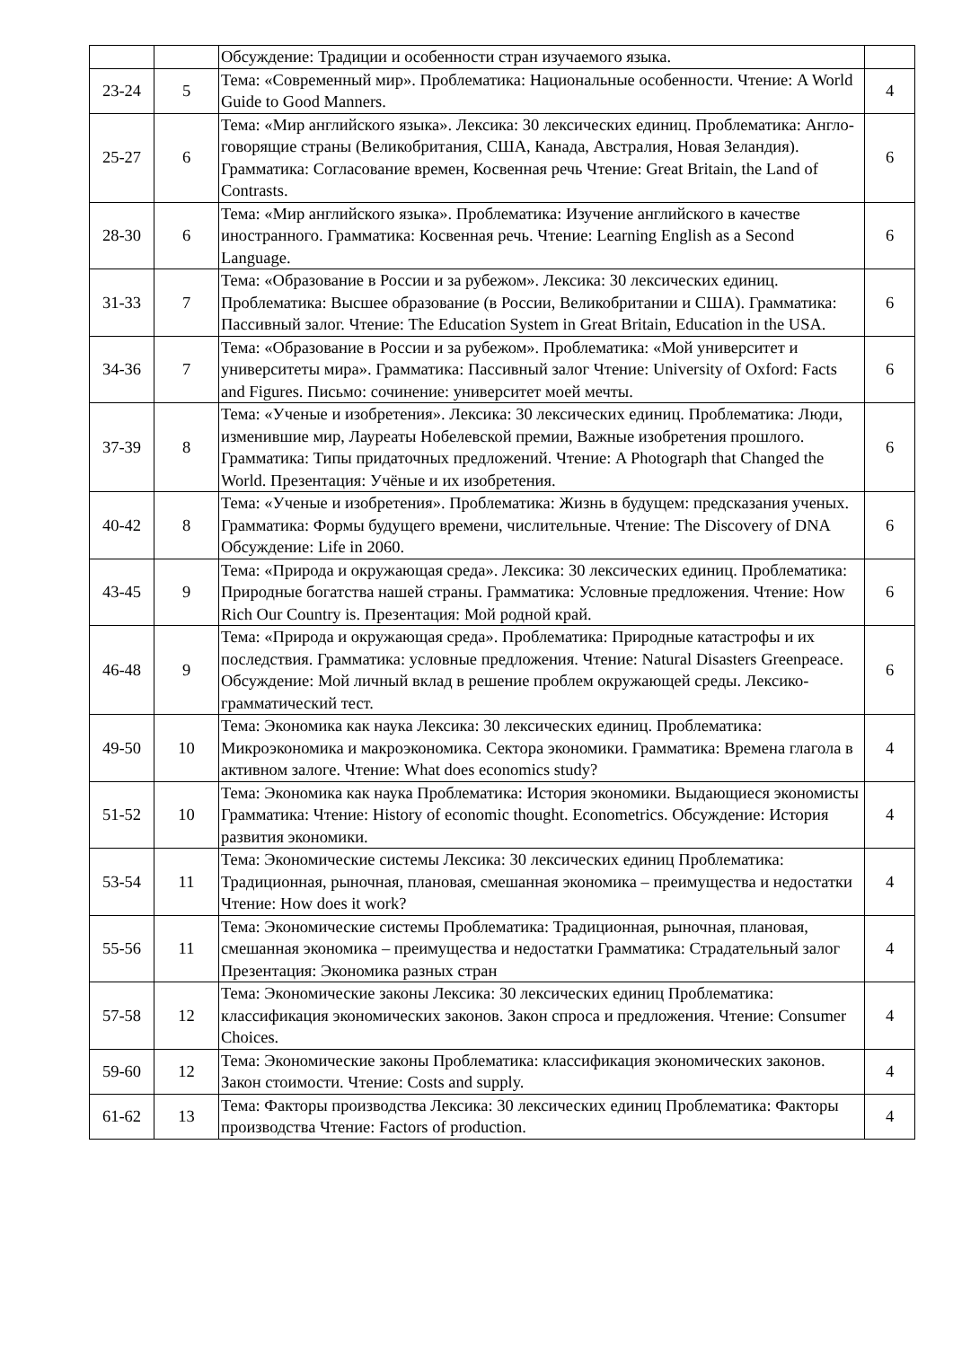| | | Обсуждение: Традиции и особенности стран изучаемого языка. | |
| 23-24 | 5 | Тема: «Современный мир». Проблематика: Национальные особенности. Чтение: A World Guide to Good Manners. | 4 |
| 25-27 | 6 | Тема: «Мир английского языка». Лексика: 30 лексических единиц. Проблематика: Англо-говорящие страны (Великобритания, США, Канада, Австралия, Новая Зеландия). Грамматика: Согласование времен, Косвенная речь Чтение: Great Britain, the Land of Contrasts. | 6 |
| 28-30 | 6 | Тема: «Мир английского языка». Проблематика: Изучение английского в качестве иностранного. Грамматика: Косвенная речь. Чтение: Learning English as a Second Language. | 6 |
| 31-33 | 7 | Тема: «Образование в России и за рубежом». Лексика: 30 лексических единиц. Проблематика: Высшее образование (в России, Великобритании и США). Грамматика: Пассивный залог. Чтение: The Education System in Great Britain, Education in the USA. | 6 |
| 34-36 | 7 | Тема: «Образование в России и за рубежом». Проблематика: «Мой университет и университеты мира». Грамматика: Пассивный залог Чтение: University of Oxford: Facts and Figures. Письмо: сочинение: университет моей мечты. | 6 |
| 37-39 | 8 | Тема: «Ученые и изобретения». Лексика: 30 лексических единиц. Проблематика: Люди, изменившие мир, Лауреаты Нобелевской премии, Важные изобретения прошлого. Грамматика: Типы придаточных предложений. Чтение: A Photograph that Changed the World. Презентация: Учёные и их изобретения. | 6 |
| 40-42 | 8 | Тема: «Ученые и изобретения». Проблематика: Жизнь в будущем: предсказания ученых. Грамматика: Формы будущего времени, числительные. Чтение: The Discovery of DNA Обсуждение: Life in 2060. | 6 |
| 43-45 | 9 | Тема: «Природа и окружающая среда». Лексика: 30 лексических единиц. Проблематика: Природные богатства нашей страны. Грамматика: Условные предложения. Чтение: How Rich Our Country is. Презентация: Мой родной край. | 6 |
| 46-48 | 9 | Тема: «Природа и окружающая среда». Проблематика: Природные катастрофы и их последствия. Грамматика: условные предложения. Чтение: Natural Disasters Greenpeace. Обсуждение: Мой личный вклад в решение проблем окружающей среды. Лексико-грамматический тест. | 6 |
| 49-50 | 10 | Тема: Экономика как наука Лексика: 30 лексических единиц. Проблематика: Микроэкономика и макроэкономика. Сектора экономики. Грамматика: Времена глагола в активном залоге. Чтение: What does economics study? | 4 |
| 51-52 | 10 | Тема: Экономика как наука Проблематика: История экономики. Выдающиеся экономисты Грамматика: Чтение: History of economic thought. Econometrics. Обсуждение: История развития экономики. | 4 |
| 53-54 | 11 | Тема: Экономические системы Лексика: 30 лексических единиц Проблематика: Традиционная, рыночная, плановая, смешанная экономика – преимущества и недостатки Чтение: How does it work? | 4 |
| 55-56 | 11 | Тема: Экономические системы Проблематика: Традиционная, рыночная, плановая, смешанная экономика – преимущества и недостатки Грамматика: Страдательный залог Презентация: Экономика разных стран | 4 |
| 57-58 | 12 | Тема: Экономические законы Лексика: 30 лексических единиц Проблематика: классификация экономических законов. Закон спроса и предложения. Чтение: Consumer Choices. | 4 |
| 59-60 | 12 | Тема: Экономические законы Проблематика: классификация экономических законов. Закон стоимости. Чтение: Costs and supply. | 4 |
| 61-62 | 13 | Тема: Факторы производства Лексика: 30 лексических единиц Проблематика: Факторы производства Чтение: Factors of production. | 4 |